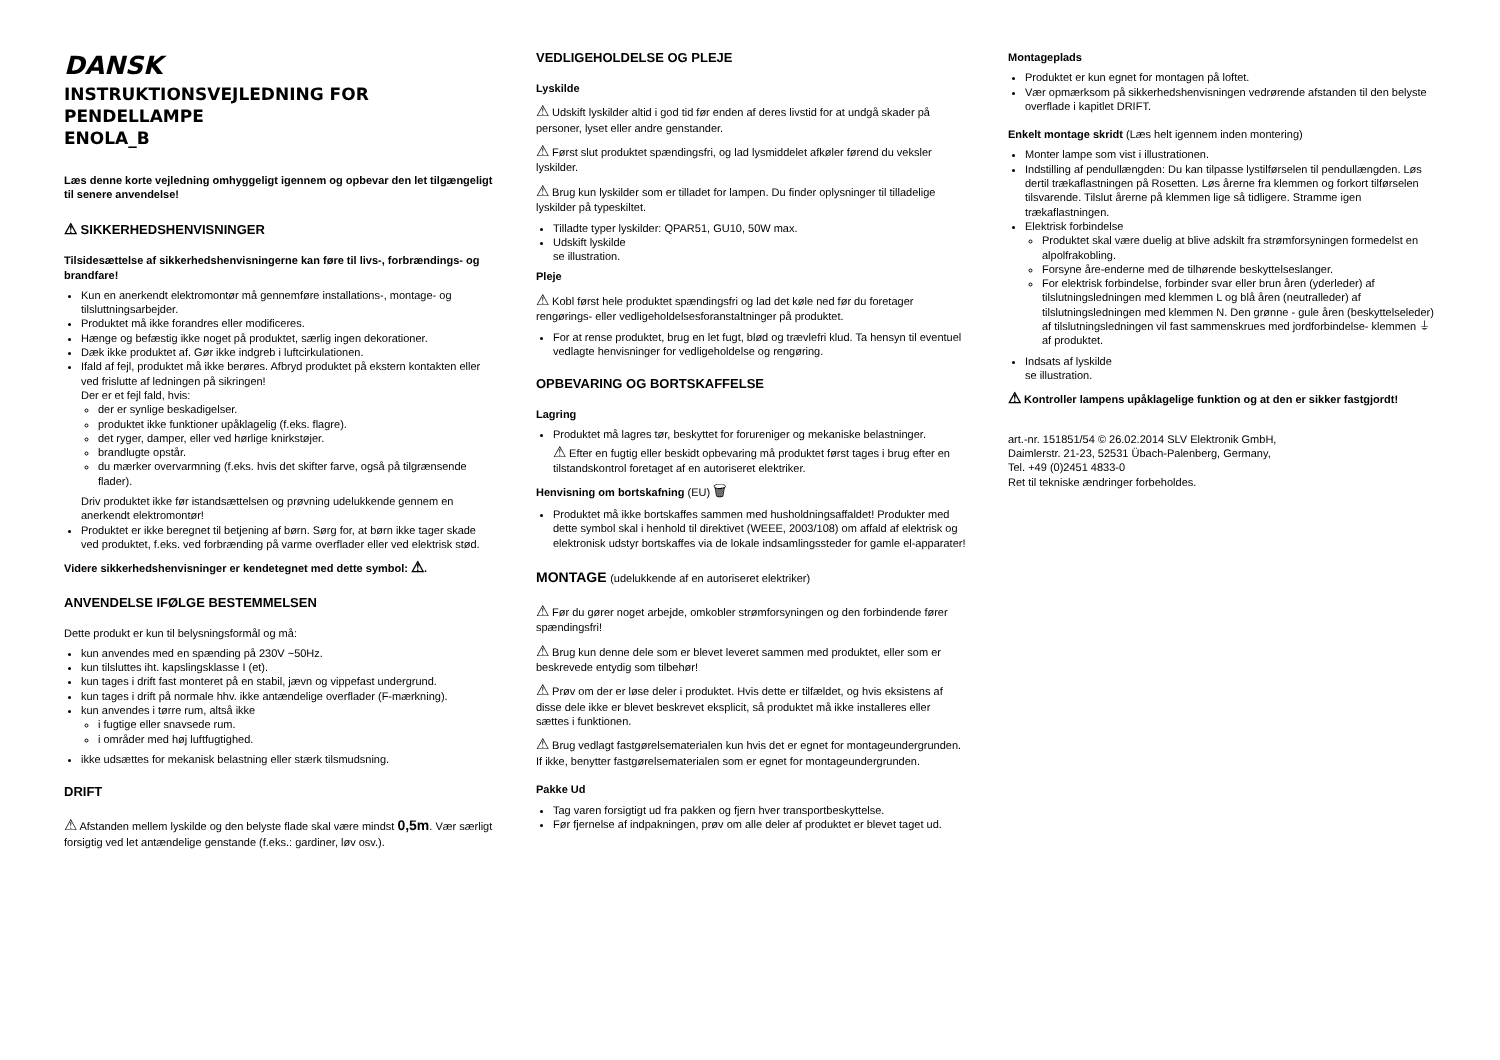DANSK
INSTRUKTIONSVEJLEDNING FOR PENDELLAMPE
ENOLA_B
Læs denne korte vejledning omhyggeligt igennem og opbevar den let tilgængeligt til senere anvendelse!
⚠ SIKKERHEDSHENVISNINGER
Tilsidesættelse af sikkerhedshenvisningerne kan føre til livs-, forbrændings- og brandfare!
Kun en anerkendt elektromontør må gennemføre installations-, montage- og tilsluttningsarbejder.
Produktet må ikke forandres eller modificeres.
Hænge og befæstig ikke noget på produktet, særlig ingen dekorationer.
Dæk ikke produktet af. Gør ikke indgreb i luftcirkulationen.
Ifald af fejl, produktet må ikke berøres. Afbryd produktet på ekstern kontakten eller ved frislutte af ledningen på sikringen!
Der er et fejl fald, hvis:
der er synlige beskadigelser.
produktet ikke funktioner upåklagelig (f.eks. flagre).
det ryger, damper, eller ved hørlige knirkstøjer.
brandlugte opstår.
du mærker overvarmning (f.eks. hvis det skifter farve, også på tilgrænsende flader).
Driv produktet ikke før istandsættelsen og prøvning udelukkende gennem en anerkendt elektromontør!
Produktet er ikke beregnet til betjening af børn. Sørg for, at børn ikke tager skade ved produktet, f.eks. ved forbrænding på varme overflader eller ved elektrisk stød.
Videre sikkerhedshenvisninger er kendetegnet med dette symbol: ⚠.
ANVENDELSE IFØLGE BESTEMMELSEN
Dette produkt er kun til belysningsformål og må:
kun anvendes med en spænding på 230V ~50Hz.
kun tilsluttes iht. kapslingsklasse I (et).
kun tages i drift fast monteret på en stabil, jævn og vippefast undergrund.
kun tages i drift på normale hhv. ikke antændelige overflader (F-mærkning).
kun anvendes i tørre rum, altså ikke
i fugtige eller snavsede rum.
i områder med høj luftfugtighed.
ikke udsættes for mekanisk belastning eller stærk tilsmudsning.
DRIFT
⚠ Afstanden mellem lyskilde og den belyste flade skal være mindst 0,5m. Vær særligt forsigtig ved let antændelige genstande (f.eks.: gardiner, løv osv.).
VEDLIGEHOLDELSE OG PLEJE
Lyskilde
⚠ Udskift lyskilder altid i god tid før enden af deres livstid for at undgå skader på personer, lyset eller andre genstander.
⚠ Først slut produktet spændingsfri, og lad lysmiddelet afkøler førend du veksler lyskilder.
⚠ Brug kun lyskilder som er tilladet for lampen. Du finder oplysninger til tilladelige lyskilder på typeskiltet.
Tilladte typer lyskilder: QPAR51, GU10, 50W max.
Udskift lyskilde
se illustration.
Pleje
⚠ Kobl først hele produktet spændingsfri og lad det køle ned før du foretager rengørings- eller vedligeholdelsesforanstaltninger på produktet.
For at rense produktet, brug en let fugt, blød og trævlefri klud. Ta hensyn til eventuel vedlagte henvisninger for vedligeholdelse og rengøring.
OPBEVARING OG BORTSKAFFELSE
Lagring
Produktet må lagres tør, beskyttet for forureniger og mekaniske belastninger.
⚠ Efter en fugtig eller beskidt opbevaring må produktet først tages i brug efter en tilstandskontrol foretaget af en autoriseret elektriker.
Henvisning om bortskafning (EU) 🗑
Produktet må ikke bortskaffes sammen med husholdningsaffaldet! Produkter med dette symbol skal i henhold til direktivet (WEEE, 2003/108) om affald af elektrisk og elektronisk udstyr bortskaffes via de lokale indsamlingssteder for gamle el-apparater!
MONTAGE (udelukkende af en autoriseret elektriker)
⚠ Før du gører noget arbejde, omkobler strømforsyningen og den forbindende fører spændingsfri!
⚠ Brug kun denne dele som er blevet leveret sammen med produktet, eller som er beskrevede entydig som tilbehør!
⚠ Prøv om der er løse deler i produktet. Hvis dette er tilfældet, og hvis eksistens af disse dele ikke er blevet beskrevet eksplicit, så produktet må ikke installeres eller sættes i funktionen.
⚠ Brug vedlagt fastgørelsematerialen kun hvis det er egnet for montageundergrunden. If ikke, benytter fastgørelsematerialen som er egnet for montageundergrunden.
Pakke Ud
Tag varen forsigtigt ud fra pakken og fjern hver transportbeskyttelse.
Før fjernelse af indpakningen, prøv om alle deler af produktet er blevet taget ud.
Montageplads
Produktet er kun egnet for montagen på loftet.
Vær opmærksom på sikkerhedshenvisningen vedrørende afstanden til den belyste overflade i kapitlet DRIFT.
Enkelt montage skridt (Læs helt igennem inden montering)
Monter lampe som vist i illustrationen.
Indstilling af pendullængden: Du kan tilpasse lystilførselen til pendullængden. Løs dertil trækaflastningen på Rosetten. Løs årerne fra klemmen og forkort tilførselen tilsvarende. Tilslut årerne på klemmen lige så tidligere. Stramme igen trækaflastningen.
Elektrisk forbindelse
Produktet skal være duelig at blive adskilt fra strømforsyningen formedelst en alpolfrakobling.
Forsyne åre-enderne med de tilhørende beskyttelseslanger.
For elektrisk forbindelse, forbinder svar eller brun åren (yderleder) af tilslutningsledningen med klemmen L og blå åren (neutralleder) af tilslutningsledningen med klemmen N. Den grønne - gule åren (beskyttelseleder) af tilslutningsledningen vil fast sammenskrues med jordforbindelse- klemmen ⏚ af produktet.
Indsats af lyskilde
se illustration.
⚠ Kontroller lampens upåklagelige funktion og at den er sikker fastgjordt!
art.-nr. 151851/54 © 26.02.2014 SLV Elektronik GmbH,
Daimlerstr. 21-23, 52531 Übach-Palenberg, Germany,
Tel. +49 (0)2451 4833-0
Ret til tekniske ændringer forbeholdes.